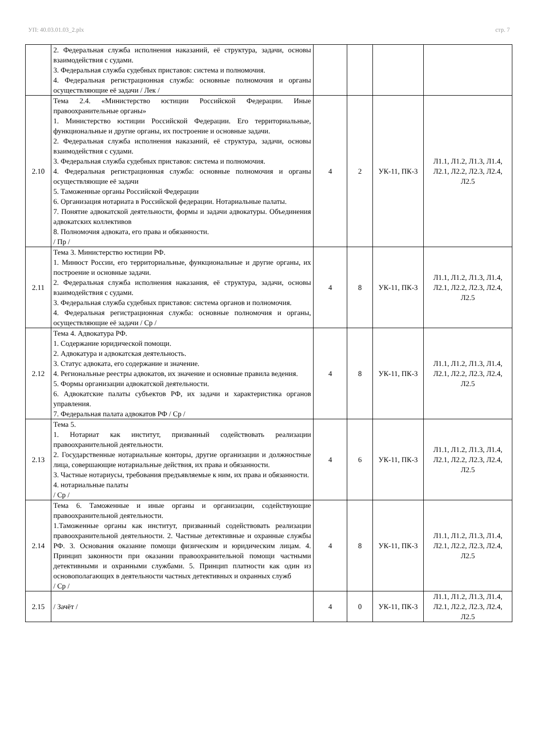УП: 40.03.01.03_2.plx стр. 7
| | 2. Федеральная служба исполнения наказаний, её структура, задачи, основы взаимодействия с судами. 3. Федеральная служба судебных приставов: система и полномочия. 4. Федеральная регистрационная служба: основные полномочия и органы осуществляющие её задачи / Лек / | | | | |
| 2.10 | Тема 2.4. «Министерство юстиции Российской Федерации. Иные правоохранительные органы» 1. Министерство юстиции Российской Федерации. Его территориальные, функциональные и другие органы, их построение и основные задачи. 2. Федеральная служба исполнения наказаний, её структура, задачи, основы взаимодействия с судами. 3. Федеральная служба судебных приставов: система и полномочия. 4. Федеральная регистрационная служба: основные полномочия и органы осуществляющие её задачи 5. Таможенные органы Российской Федерации 6. Организация нотариата в Российской федерации. Нотариальные палаты. 7. Понятие адвокатской деятельности, формы и задачи адвокатуры. Объединения адвокатских коллективов 8. Полномочия адвоката, его права и обязанности. / Пр / | 4 | 2 | УК-11, ПК-3 | Л1.1, Л1.2, Л1.3, Л1.4, Л2.1, Л2.2, Л2.3, Л2.4, Л2.5 |
| 2.11 | Тема 3. Министерство юстиции РФ. 1. Минюст России, его территориальные, функциональные и другие органы, их построение и основные задачи. 2. Федеральная служба исполнения наказания, её структура, задачи, основы взаимодействия с судами. 3. Федеральная служба судебных приставов: система органов и полномочия. 4. Федеральная регистрационная служба: основные полномочия и органы, осуществляющие её задачи / Ср / | 4 | 8 | УК-11, ПК-3 | Л1.1, Л1.2, Л1.3, Л1.4, Л2.1, Л2.2, Л2.3, Л2.4, Л2.5 |
| 2.12 | Тема 4. Адвокатура РФ. 1. Содержание юридической помощи. 2. Адвокатура и адвокатская деятельность. 3. Статус адвоката, его содержание и значение. 4. Региональные реестры адвокатов, их значение и основные правила ведения. 5. Формы организации адвокатской деятельности. 6. Адвокатские палаты субъектов РФ, их задачи и характеристика органов управления. 7. Федеральная палата адвокатов РФ / Ср / | 4 | 8 | УК-11, ПК-3 | Л1.1, Л1.2, Л1.3, Л1.4, Л2.1, Л2.2, Л2.3, Л2.4, Л2.5 |
| 2.13 | Тема 5. 1. Нотариат как институт, призванный содействовать реализации правоохранительной деятельности. 2. Государственные нотариальные конторы, другие организации и должностные лица, совершающие нотариальные действия, их права и обязанности. 3. Частные нотариусы, требования предъявляемые к ним, их права и обязанности. 4. нотариальные палаты / Ср / | 4 | 6 | УК-11, ПК-3 | Л1.1, Л1.2, Л1.3, Л1.4, Л2.1, Л2.2, Л2.3, Л2.4, Л2.5 |
| 2.14 | Тема 6. Таможенные и иные органы и организации, содействующие правоохранительной деятельности. 1.Таможенные органы как институт, призванный содействовать реализации правоохранительной деятельности. 2. Частные детективные и охранные службы РФ. 3. Основания оказание помощи физическим и юридическим лицам. 4. Принцип законности при оказании правоохранительной помощи частными детективными и охранными службами. 5. Принцип платности как один из основополагающих в деятельности частных детективных и охранных служб / Ср / | 4 | 8 | УК-11, ПК-3 | Л1.1, Л1.2, Л1.3, Л1.4, Л2.1, Л2.2, Л2.3, Л2.4, Л2.5 |
| 2.15 | / Зачёт / | 4 | 0 | УК-11, ПК-3 | Л1.1, Л1.2, Л1.3, Л1.4, Л2.1, Л2.2, Л2.3, Л2.4, Л2.5 |